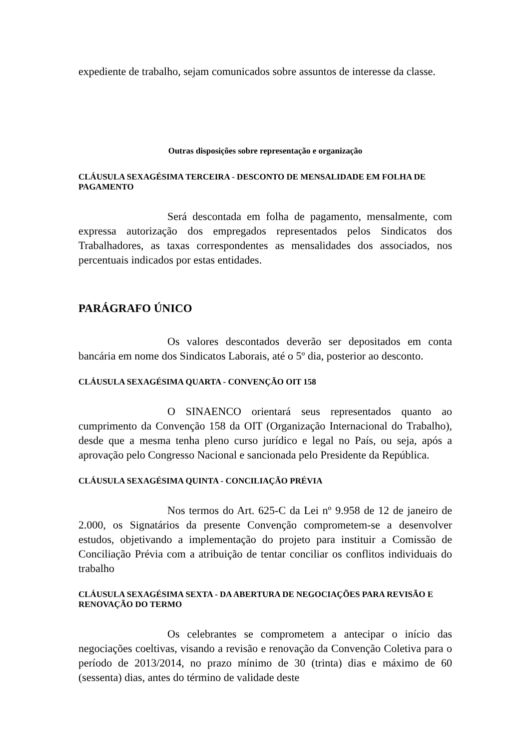expediente de trabalho, sejam comunicados sobre assuntos de interesse da classe.
Outras disposições sobre representação e organização
CLÁUSULA SEXAGÉSIMA TERCEIRA - DESCONTO DE MENSALIDADE EM FOLHA DE PAGAMENTO
Será descontada em folha de pagamento, mensalmente, com expressa autorização dos empregados representados pelos Sindicatos dos Trabalhadores, as taxas correspondentes as mensalidades dos associados, nos percentuais indicados por estas entidades.
PARÁGRAFO ÚNICO
Os valores descontados deverão ser depositados em conta bancária em nome dos Sindicatos Laborais, até o 5º dia, posterior ao desconto.
CLÁUSULA SEXAGÉSIMA QUARTA - CONVENÇÃO OIT 158
O SINAENCO orientará seus representados quanto ao cumprimento da Convenção 158 da OIT (Organização Internacional do Trabalho), desde que a mesma tenha pleno curso jurídico e legal no País, ou seja, após a aprovação pelo Congresso Nacional e sancionada pelo Presidente da República.
CLÁUSULA SEXAGÉSIMA QUINTA - CONCILIAÇÃO PRÉVIA
Nos termos do Art. 625-C da Lei nº 9.958 de 12 de janeiro de 2.000, os Signatários da presente Convenção comprometem-se a desenvolver estudos, objetivando a implementação do projeto para instituir a Comissão de Conciliação Prévia com a atribuição de tentar conciliar os conflitos individuais do trabalho
CLÁUSULA SEXAGÉSIMA SEXTA - DA ABERTURA DE NEGOCIAÇÕES PARA REVISÃO E RENOVAÇÃO DO TERMO
Os celebrantes se comprometem a antecipar o início das negociações coeltivas, visando a revisão e renovação da Convenção Coletiva para o período de 2013/2014, no prazo mínimo de 30 (trinta) dias e máximo de 60 (sessenta) dias, antes do término de validade deste